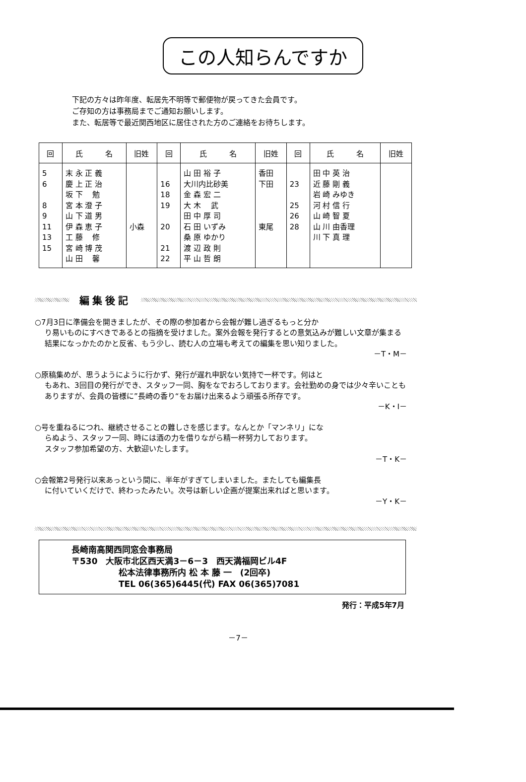この人知らんですか
下記の方々は昨年度、転居先不明等で郵便物が戻ってきた会員です。
ご存知の方は事務局までご通知お願いします。
また、転居等で最近関西地区に居住された方のご連絡をお待ちします。
| 回 | 氏 名 | 旧姓 | 回 | 氏 名 | 旧姓 | 回 | 氏 名 | 旧姓 |
| --- | --- | --- | --- | --- | --- | --- | --- | --- |
| 5 6 8 9 11 13 15 | 末 永 正 義 慶 上 正 治 坂 下 勉 宮 本 澄 子 山 下 道 男 伊 森 恵 子 工 藤 修 宮 崎 博 茂 山 田 馨 | 小森 | 16 18 19 20 21 22 | 山 田 裕 子 大川内比砂美 金 森 宏 二 大 木 武 田 中 厚 司 石 田 いずみ 桑 原 ゆかり 渡 辺 政 則 平 山 哲 朗 | 香田 下田 東尾 | 23 25 26 28 | 田 中 英 治 近 藤 剛 義 岩 崎 みゆき 河 村 信 行 山 崎 智 夏 山 川 由香理 川 下 真 理 | |
編集後記
○7月3日に準備会を開きましたが、その際の参加者から会報が難し過ぎるもっと分か
り易いものにすべきであるとの指摘を受けました。案外会報を発行するとの意気込みが難しい文章が集まる結果になっかたのかと反省、もう少し、読む人の立場も考えての編集を思い知りました。
－T・M－
○原稿集めが、思うようにように行かず、発行が遅れ申訳ない気持で一杯です。何はと
もあれ、3回目の発行ができ、スタッフ一同、胸をなでおろしております。会社勤めの身では少々辛いこともありますが、会員の皆様に”長崎の香り“をお届け出来るよう頑張る所存です。
－K・I－
○号を重ねるにつれ、継続させることの難しさを感じます。なんとか「マンネリ」にな
らぬよう、スタッフ一同、時には酒の力を借りながら精一杯努力しております。
スタッフ参加希望の方、大歓迎いたします。
－T・K－
○会報第2号発行以来あっという間に、半年がすぎてしまいました。またしても編集長
に付いていくだけで、終わったみたい。次号は新しい企画が提案出来ればと思います。
－Y・K－
長崎南高関西同窓会事務局
〒530　大阪市北区西天満3－6－3　西天満福岡ビル4F
松本法律事務所内 松 本 藤 一　(2回卒)
TEL 06(365)6445(代) FAX 06(365)7081
発行：平成5年7月
－7－